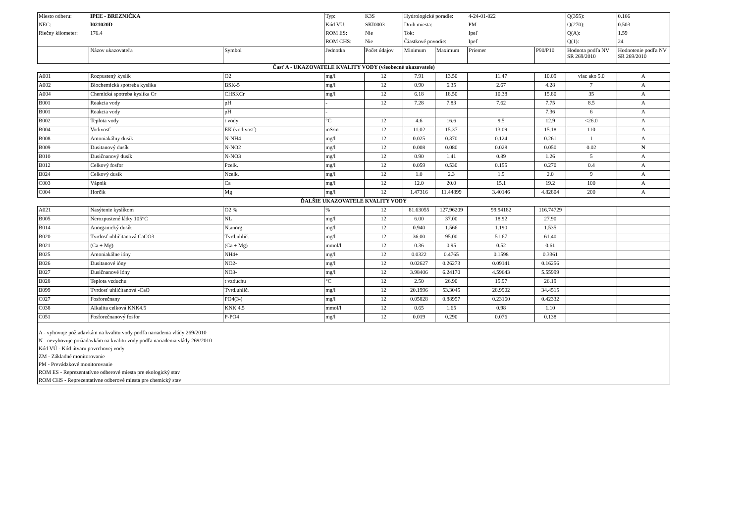| Miesto odberu: | IPEĽ - BREZNIČKA | | Typ: | K3S | Hydrologické poradie: | | 4-24-01-022 | | Q(355): | 0.166 |
| NEC: | I021020D | | Kód VU: | SKI0003 | Druh miesta: | | PM | | Q(270): | 0.503 |
| Riečny kilometer: | 176.4 | | ROM ES: | Nie | Tok: | | Ipeľ | | Q(A): | 1.59 |
| | | | ROM CHS: | Nie | Čiastkové povodie: | | Ipeľ | | Q(1): | 24 |
| | Názov ukazovateľa | Symbol | Jednotka | Počet údajov | Minimum | Maximum | Priemer | P90/P10 | Hodnota podľa NV SR 269/2010 | Hodnotenie podľa NV SR 269/2010 |
| Časť A - UKAZOVATELE KVALITY VODY (všeobecné ukazovatele) | | | | | | | | | | |
| A001 | Rozpustený kyslík | O2 | mg/l | 12 | 7.91 | 13.50 | 11.47 | 10.09 | viac ako 5.0 | A |
| A002 | Biochemická spotreba kyslíka | BSK-5 | mg/l | 12 | 0.90 | 6.35 | 2.67 | 4.28 | 7 | A |
| A004 | Chemická spotreba kyslíka Cr | CHSKCr | mg/l | 12 | 6.18 | 18.50 | 10.38 | 15.80 | 35 | A |
| B001 | Reakcia vody | pH | - | 12 | 7.28 | 7.83 | 7.62 | 7.75 | 8.5 | A |
| B001 | Reakcia vody | pH | - | | | | | 7.36 | 6 | A |
| B002 | Teplota vody | t vody | °C | 12 | 4.6 | 16.6 | 9.5 | 12.9 | <26.0 | A |
| B004 | Vodivosť | EK (vodivosť) | mS/m | 12 | 11.02 | 15.37 | 13.09 | 15.18 | 110 | A |
| B008 | Amoniakálny dusík | N-NH4 | mg/l | 12 | 0.025 | 0.370 | 0.124 | 0.261 | 1 | A |
| B009 | Dusitanový dusík | N-NO2 | mg/l | 12 | 0.008 | 0.080 | 0.028 | 0.050 | 0.02 | N |
| B010 | Dusičnanový dusík | N-NO3 | mg/l | 12 | 0.90 | 1.41 | 0.89 | 1.26 | 5 | A |
| B012 | Celkový fosfor | Pcelk. | mg/l | 12 | 0.059 | 0.530 | 0.155 | 0.270 | 0.4 | A |
| B024 | Celkový dusík | Ncelk. | mg/l | 12 | 1.0 | 2.3 | 1.5 | 2.0 | 9 | A |
| C003 | Vápnik | Ca | mg/l | 12 | 12.0 | 20.0 | 15.1 | 19.2 | 100 | A |
| C004 | Horčík | Mg | mg/l | 12 | 1.47316 | 11.44899 | 3.40146 | 4.82804 | 200 | A |
| ĎALŠIE UKAZOVATELE KVALITY VODY | | | | | | | | | | |
| A021 | Nasýtenie kyslíkom | O2 % | % | 12 | 81.63055 | 127.96209 | 99.94182 | 116.74729 | | |
| B005 | Nerozpustené látky 105°C | NL | mg/l | 12 | 6.00 | 37.00 | 18.92 | 27.90 | | |
| B014 | Anorganický dusík | N.anorg. | mg/l | 12 | 0.940 | 1.566 | 1.190 | 1.535 | | |
| B020 | Tvrdosť uhličitanová CaCO3 | Tvrd.uhlič. | mg/l | 12 | 36.00 | 95.00 | 51.67 | 61.40 | | |
| B021 | (Ca + Mg) | (Ca + Mg) | mmol/l | 12 | 0.36 | 0.95 | 0.52 | 0.61 | | |
| B025 | Amoniakálne ióny | NH4+ | mg/l | 12 | 0.0322 | 0.4765 | 0.1598 | 0.3361 | | |
| B026 | Dusitanové ióny | NO2- | mg/l | 12 | 0.02627 | 0.26273 | 0.09141 | 0.16256 | | |
| B027 | Dusičnanové ióny | NO3- | mg/l | 12 | 3.98406 | 6.24170 | 4.59643 | 5.55999 | | |
| B028 | Teplota vzduchu | t vzduchu | °C | 12 | 2.50 | 26.90 | 15.97 | 26.19 | | |
| B099 | Tvrdosť uhličitanová -CaO | Tvrd.uhlič. | mg/l | 12 | 20.1996 | 53.3045 | 28.9902 | 34.4515 | | |
| C027 | Fosforečnany | PO4(3-) | mg/l | 12 | 0.05828 | 0.88957 | 0.23160 | 0.42332 | | |
| C038 | Alkalita celková KNK4.5 | KNK 4.5 | mmol/l | 12 | 0.65 | 1.65 | 0.98 | 1.10 | | |
| C051 | Fosforečnanový fosfor | P-PO4 | mg/l | 12 | 0.019 | 0.290 | 0.076 | 0.138 | | |
| A - vyhovuje požiadavkám na kvalitu vody podľa nariadenia vlády 269/2010 N - nevyhovuje požiadavkám na kvalitu vody podľa nariadenia vlády 269/2010 Kód VÚ - Kód útvaru povrchovej vody ZM - Základné monitorovanie PM - Prevádzkové monitorovanie ROM ES - Reprezentatívne odberové miesta pre ekologický stav ROM CHS - Reprezentatívne odberové miesta pre chemický stav | | | | | | | | | | |